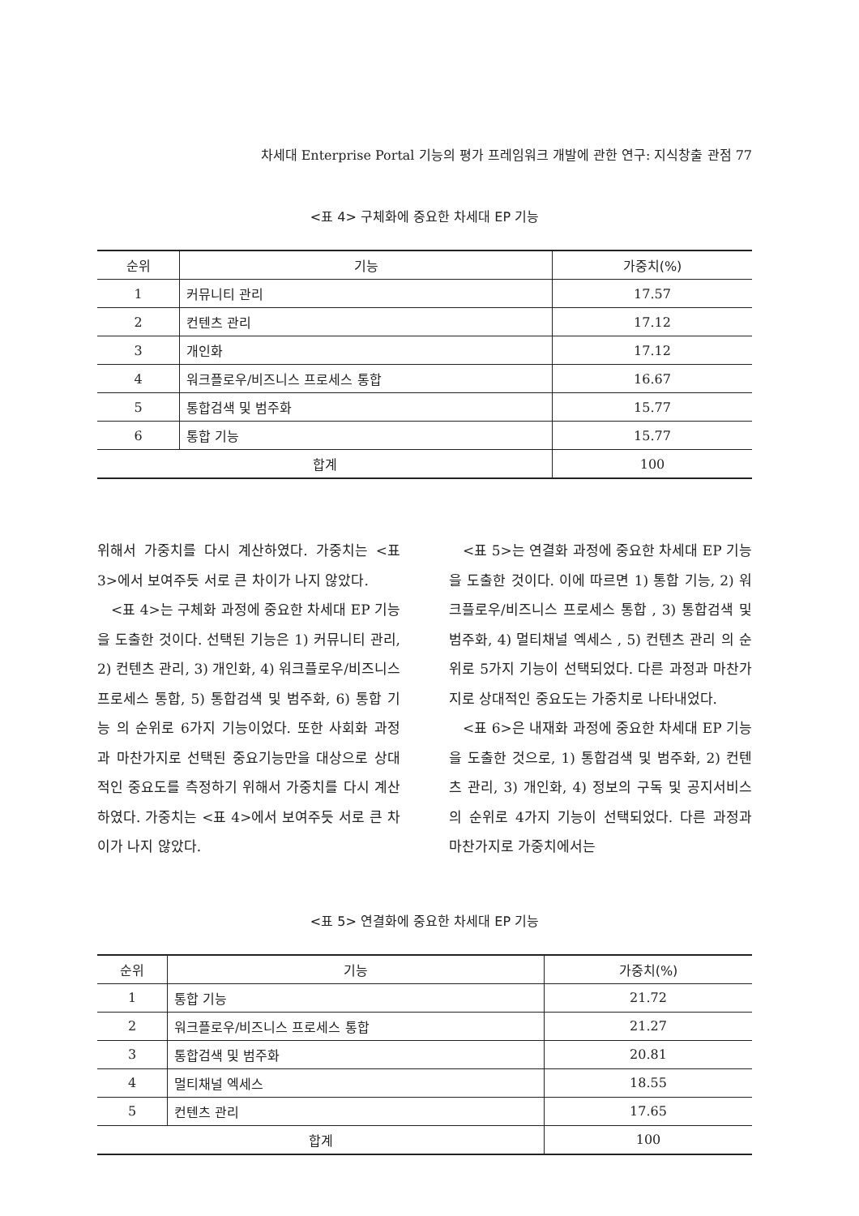차세대 Enterprise Portal 기능의 평가 프레임워크 개발에 관한 연구: 지식창출 관점 77
<표 4> 구체화에 중요한 차세대 EP 기능
| 순위 | 기능 | 가중치(%) |
| --- | --- | --- |
| 1 | 커뮤니티 관리 | 17.57 |
| 2 | 컨텐츠 관리 | 17.12 |
| 3 | 개인화 | 17.12 |
| 4 | 워크플로우/비즈니스 프로세스 통합 | 16.67 |
| 5 | 통합검색 및 범주화 | 15.77 |
| 6 | 통합 기능 | 15.77 |
| 합계 | | 100 |
위해서 가중치를 다시 계산하였다. 가중치는 <표 3>에서 보여주듯 서로 큰 차이가 나지 않았다.
<표 4>는 구체화 과정에 중요한 차세대 EP 기능을 도출한 것이다. 선택된 기능은 1) 커뮤니티 관리, 2) 컨텐츠 관리, 3) 개인화, 4) 워크플로우/비즈니스 프로세스 통합, 5) 통합검색 및 범주화, 6) 통합 기능 의 순위로 6가지 기능이었다. 또한 사회화 과정과 마찬가지로 선택된 중요기능만을 대상으로 상대적인 중요도를 측정하기 위해서 가중치를 다시 계산하였다. 가중치는 <표 4>에서 보여주듯 서로 큰 차이가 나지 않았다.
<표 5>는 연결화 과정에 중요한 차세대 EP 기능을 도출한 것이다. 이에 따르면 1) 통합 기능, 2) 워크플로우/비즈니스 프로세스 통합 , 3) 통합검색 및 범주화, 4) 멀티채널 엑세스 , 5) 컨텐츠 관리 의 순위로 5가지 기능이 선택되었다. 다른 과정과 마찬가지로 상대적인 중요도는 가중치로 나타내었다.
<표 6>은 내재화 과정에 중요한 차세대 EP 기능을 도출한 것으로, 1) 통합검색 및 범주화, 2) 컨텐츠 관리, 3) 개인화, 4) 정보의 구독 및 공지서비스 의 순위로 4가지 기능이 선택되었다. 다른 과정과 마찬가지로 가중치에서는
<표 5> 연결화에 중요한 차세대 EP 기능
| 순위 | 기능 | 가중치(%) |
| --- | --- | --- |
| 1 | 통합 기능 | 21.72 |
| 2 | 워크플로우/비즈니스 프로세스 통합 | 21.27 |
| 3 | 통합검색 및 범주화 | 20.81 |
| 4 | 멀티채널 엑세스 | 18.55 |
| 5 | 컨텐츠 관리 | 17.65 |
| 합계 | | 100 |